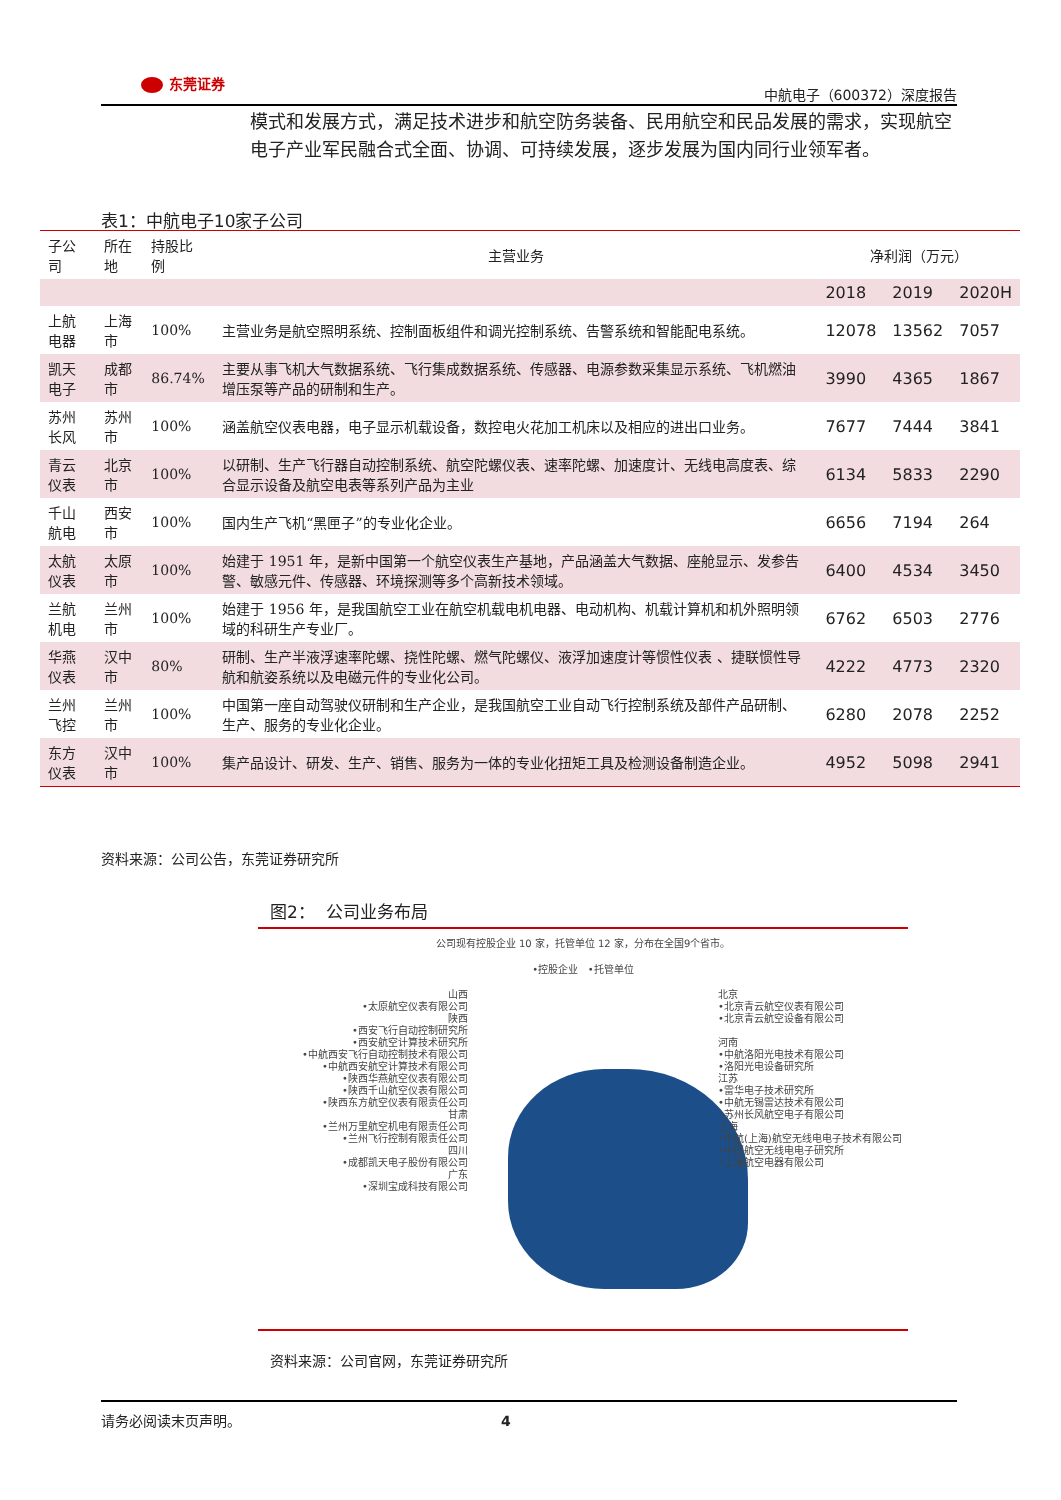东莞证券
中航电子（600372）深度报告
模式和发展方式，满足技术进步和航空防务装备、民用航空和民品发展的需求，实现航空电子产业军民融合式全面、协调、可持续发展，逐步发展为国内同行业领军者。
表1：中航电子10家子公司
| 子公司 | 所在地 | 持股比例 | 主营业务 | 净利润（万元） | | |
| --- | --- | --- | --- | --- | --- | --- |
| | | | | 2018 | 2019 | 2020H |
| 上航电器 | 上海市 | 100% | 主营业务是航空照明系统、控制面板组件和调光控制系统、告警系统和智能配电系统。 | 12078 | 13562 | 7057 |
| 凯天电子 | 成都市 | 86.74% | 主要从事飞机大气数据系统、飞行集成数据系统、传感器、电源参数采集显示系统、飞机燃油增压泵等产品的研制和生产。 | 3990 | 4365 | 1867 |
| 苏州长风 | 苏州市 | 100% | 涵盖航空仪表电器，电子显示机载设备，数控电火花加工机床以及相应的进出口业务。 | 7677 | 7444 | 3841 |
| 青云仪表 | 北京市 | 100% | 以研制、生产飞行器自动控制系统、航空陀螺仪表、速率陀螺、加速度计、无线电高度表、综合显示设备及航空电表等系列产品为主业 | 6134 | 5833 | 2290 |
| 千山航电 | 西安市 | 100% | 国内生产飞机“黑匣子”的专业化企业。 | 6656 | 7194 | 264 |
| 太航仪表 | 太原市 | 100% | 始建于 1951 年，是新中国第一个航空仪表生产基地，产品涵盖大气数据、座舱显示、发参告警、敏感元件、传感器、环境探测等多个高新技术领域。 | 6400 | 4534 | 3450 |
| 兰航机电 | 兰州市 | 100% | 始建于 1956 年，是我国航空工业在航空机载电机电器、电动机构、机载计算机和机外照明领域的科研生产专业厂。 | 6762 | 6503 | 2776 |
| 华燕仪表 | 汉中市 | 80% | 研制、生产半液浮速率陀螺、挠性陀螺、燃气陀螺仪、液浮加速度计等惯性仪表 、捷联惯性导航和航姿系统以及电磁元件的专业化公司。 | 4222 | 4773 | 2320 |
| 兰州飞控 | 兰州市 | 100% | 中国第一座自动驾驶仪研制和生产企业，是我国航空工业自动飞行控制系统及部件产品研制、生产、服务的专业化企业。 | 6280 | 2078 | 2252 |
| 东方仪表 | 汉中市 | 100% | 集产品设计、研发、生产、销售、服务为一体的专业化扭矩工具及检测设备制造企业。 | 4952 | 5098 | 2941 |
资料来源：公司公告，东莞证券研究所
图2： 公司业务布局
公司现有控股企业 10 家，托管单位 12 家，分布在全国9个省市。
•控股企业 •托管单位
山西
•太原航空仪表有限公司
陕西
•西安飞行自动控制研究所
•西安航空计算技术研究所
•中航西安飞行自动控制技术有限公司
•中航西安航空计算技术有限公司
•陕西华燕航空仪表有限公司
•陕西千山航空仪表有限公司
•陕西东方航空仪表有限责任公司
甘肃
•兰州万里航空机电有限责任公司
•兰州飞行控制有限责任公司
四川
•成都凯天电子股份有限公司
广东
•深圳宝成科技有限公司
北京
•北京青云航空仪表有限公司
•北京青云航空设备有限公司
河南
•中航洛阳光电技术有限公司
•洛阳光电设备研究所
江苏
•雷华电子技术研究所
•中航无锡雷达技术有限公司
•苏州长风航空电子有限公司
上海
•中航(上海)航空无线电电子技术有限公司
•中国航空无线电电子研究所
•上海航空电器有限公司
资料来源：公司官网，东莞证券研究所
请务必阅读末页声明。 4